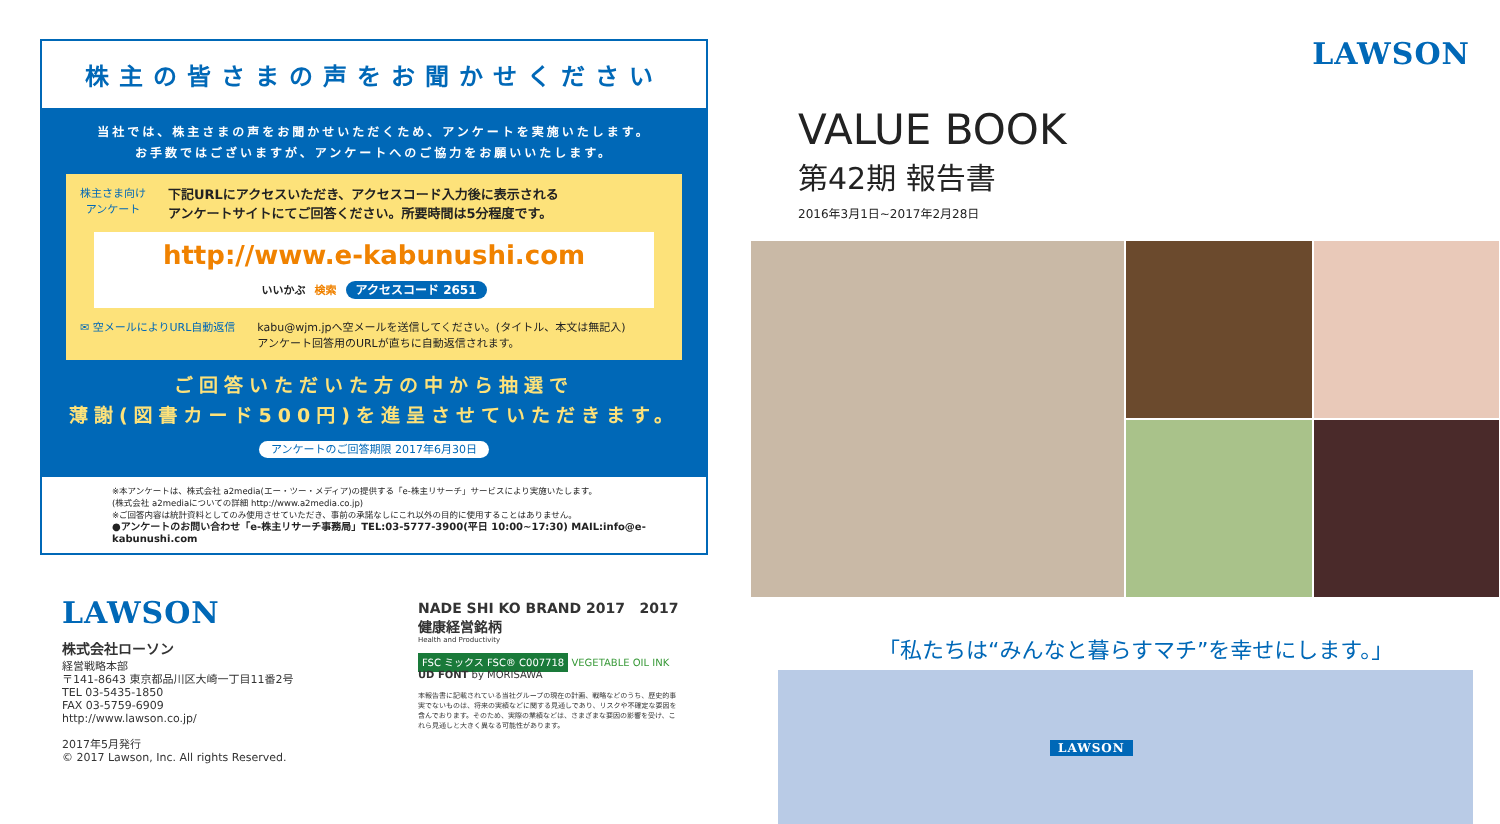株主の皆さまの声をお聞かせください
当社では、株主さまの声をお聞かせいただくため、アンケートを実施いたします。
お手数ではございますが、アンケートへのご協力をお願いいたします。
株主さま向け
アンケート
下記URLにアクセスいただき、アクセスコード入力後に表示される
アンケートサイトにてご回答ください。所要時間は5分程度です。
http://www.e-kabunushi.com
いいかぶ 検索 アクセスコード 2651
✉ 空メールによりURL自動返信 kabu@wjm.jpへ空メールを送信してください。(タイトル、本文は無記入)
アンケート回答用のURLが直ちに自動返信されます。
ご回答いただいた方の中から抽選で
薄謝(図書カード500円)を進呈させていただきます。
アンケートのご回答期限 2017年6月30日
※本アンケートは、株式会社 a2media(エー・ツー・メディア)の提供する「e-株主リサーチ」サービスにより実施いたします。
(株式会社 a2mediaについての詳細 http://www.a2media.co.jp)
※ご回答内容は統計資料としてのみ使用させていただき、事前の承諾なしにこれ以外の目的に使用することはありません。
●アンケートのお問い合わせ「e-株主リサーチ事務局」TEL:03-5777-3900(平日 10:00~17:30) MAIL:info@e-kabunushi.com
LAWSON
株式会社ローソン
経営戦略本部
〒141-8643 東京都品川区大崎一丁目11番2号
TEL 03-5435-1850
FAX 03-5759-6909
http://www.lawson.co.jp/
2017年5月発行
© 2017 Lawson, Inc. All rights Reserved.
NADE SHI KO BRAND 2017 2017 健康経営銘柄
Health and Productivity
FSC ミックス FSC® C007718 VEGETABLE OIL INK UD FONT by MORISAWA
本報告書に記載されている当社グループの現在の計画、戦略などのうち、歴史的事実でないものは、将来の実績などに関する見通しであり、リスクや不確定な要因を含んでおります。そのため、実際の業績などは、さまざまな要因の影響を受け、これら見通しと大きく異なる可能性があります。
LAWSON
VALUE BOOK
第42期 報告書
2016年3月1日~2017年2月28日
「私たちは“みんなと暮らすマチ”を幸せにします。」
LAWSON